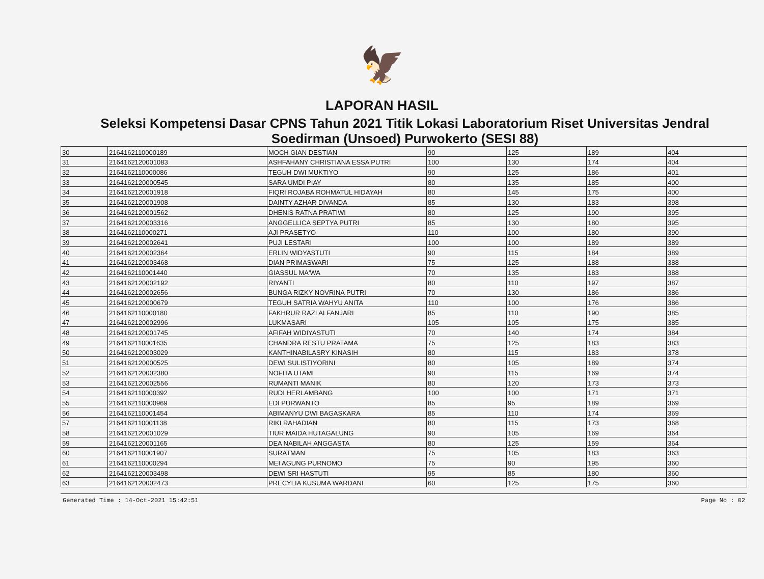🦅
LAPORAN HASIL
Seleksi Kompetensi Dasar CPNS Tahun 2021 Titik Lokasi Laboratorium Riset Universitas Jendral Soedirman (Unsoed) Purwokerto (SESI 88)
| 30 | 2164162110000189 | MOCH GIAN DESTIAN | 90 | 125 | 189 | 404 |
| 31 | 2164162120001083 | ASHFAHANY CHRISTIANA ESSA PUTRI | 100 | 130 | 174 | 404 |
| 32 | 2164162110000086 | TEGUH DWI MUKTIYO | 90 | 125 | 186 | 401 |
| 33 | 2164162120000545 | SARA UMDI PIAY | 80 | 135 | 185 | 400 |
| 34 | 2164162120001918 | FIQRI ROJABA ROHMATUL HIDAYAH | 80 | 145 | 175 | 400 |
| 35 | 2164162120001908 | DAINTY AZHAR DIVANDA | 85 | 130 | 183 | 398 |
| 36 | 2164162120001562 | DHENIS RATNA PRATIWI | 80 | 125 | 190 | 395 |
| 37 | 2164162120003316 | ANGGELLICA SEPTYA PUTRI | 85 | 130 | 180 | 395 |
| 38 | 2164162110000271 | AJI PRASETYO | 110 | 100 | 180 | 390 |
| 39 | 2164162120002641 | PUJI LESTARI | 100 | 100 | 189 | 389 |
| 40 | 2164162120002364 | ERLIN WIDYASTUTI | 90 | 115 | 184 | 389 |
| 41 | 2164162120003468 | DIAN PRIMASWARI | 75 | 125 | 188 | 388 |
| 42 | 2164162110001440 | GIASSUL MA'WA | 70 | 135 | 183 | 388 |
| 43 | 2164162120002192 | RIYANTI | 80 | 110 | 197 | 387 |
| 44 | 2164162120002656 | BUNGA RIZKY NOVRINA PUTRI | 70 | 130 | 186 | 386 |
| 45 | 2164162120000679 | TEGUH SATRIA WAHYU ANITA | 110 | 100 | 176 | 386 |
| 46 | 2164162110000180 | FAKHRUR RAZI ALFANJARI | 85 | 110 | 190 | 385 |
| 47 | 2164162120002996 | LUKMASARI | 105 | 105 | 175 | 385 |
| 48 | 2164162120001745 | AFIFAH WIDIYASTUTI | 70 | 140 | 174 | 384 |
| 49 | 2164162110001635 | CHANDRA RESTU PRATAMA | 75 | 125 | 183 | 383 |
| 50 | 2164162120003029 | KANTHINABILASRY KINASIH | 80 | 115 | 183 | 378 |
| 51 | 2164162120000525 | DEWI SULISTIYORINI | 80 | 105 | 189 | 374 |
| 52 | 2164162120002380 | NOFITA UTAMI | 90 | 115 | 169 | 374 |
| 53 | 2164162120002556 | RUMANTI MANIK | 80 | 120 | 173 | 373 |
| 54 | 2164162110000392 | RUDI HERLAMBANG | 100 | 100 | 171 | 371 |
| 55 | 2164162110000969 | EDI PURWANTO | 85 | 95 | 189 | 369 |
| 56 | 2164162110001454 | ABIMANYU DWI BAGASKARA | 85 | 110 | 174 | 369 |
| 57 | 2164162110001138 | RIKI RAHADIAN | 80 | 115 | 173 | 368 |
| 58 | 2164162120001029 | TIUR MAIDA HUTAGALUNG | 90 | 105 | 169 | 364 |
| 59 | 2164162120001165 | DEA NABILAH ANGGASTA | 80 | 125 | 159 | 364 |
| 60 | 2164162110001907 | SURATMAN | 75 | 105 | 183 | 363 |
| 61 | 2164162110000294 | MEI AGUNG PURNOMO | 75 | 90 | 195 | 360 |
| 62 | 2164162120003498 | DEWI SRI HASTUTI | 95 | 85 | 180 | 360 |
| 63 | 2164162120002473 | PRECYLIA KUSUMA WARDANI | 60 | 125 | 175 | 360 |
Generated Time : 14-Oct-2021 15:42:51 Page No : 02